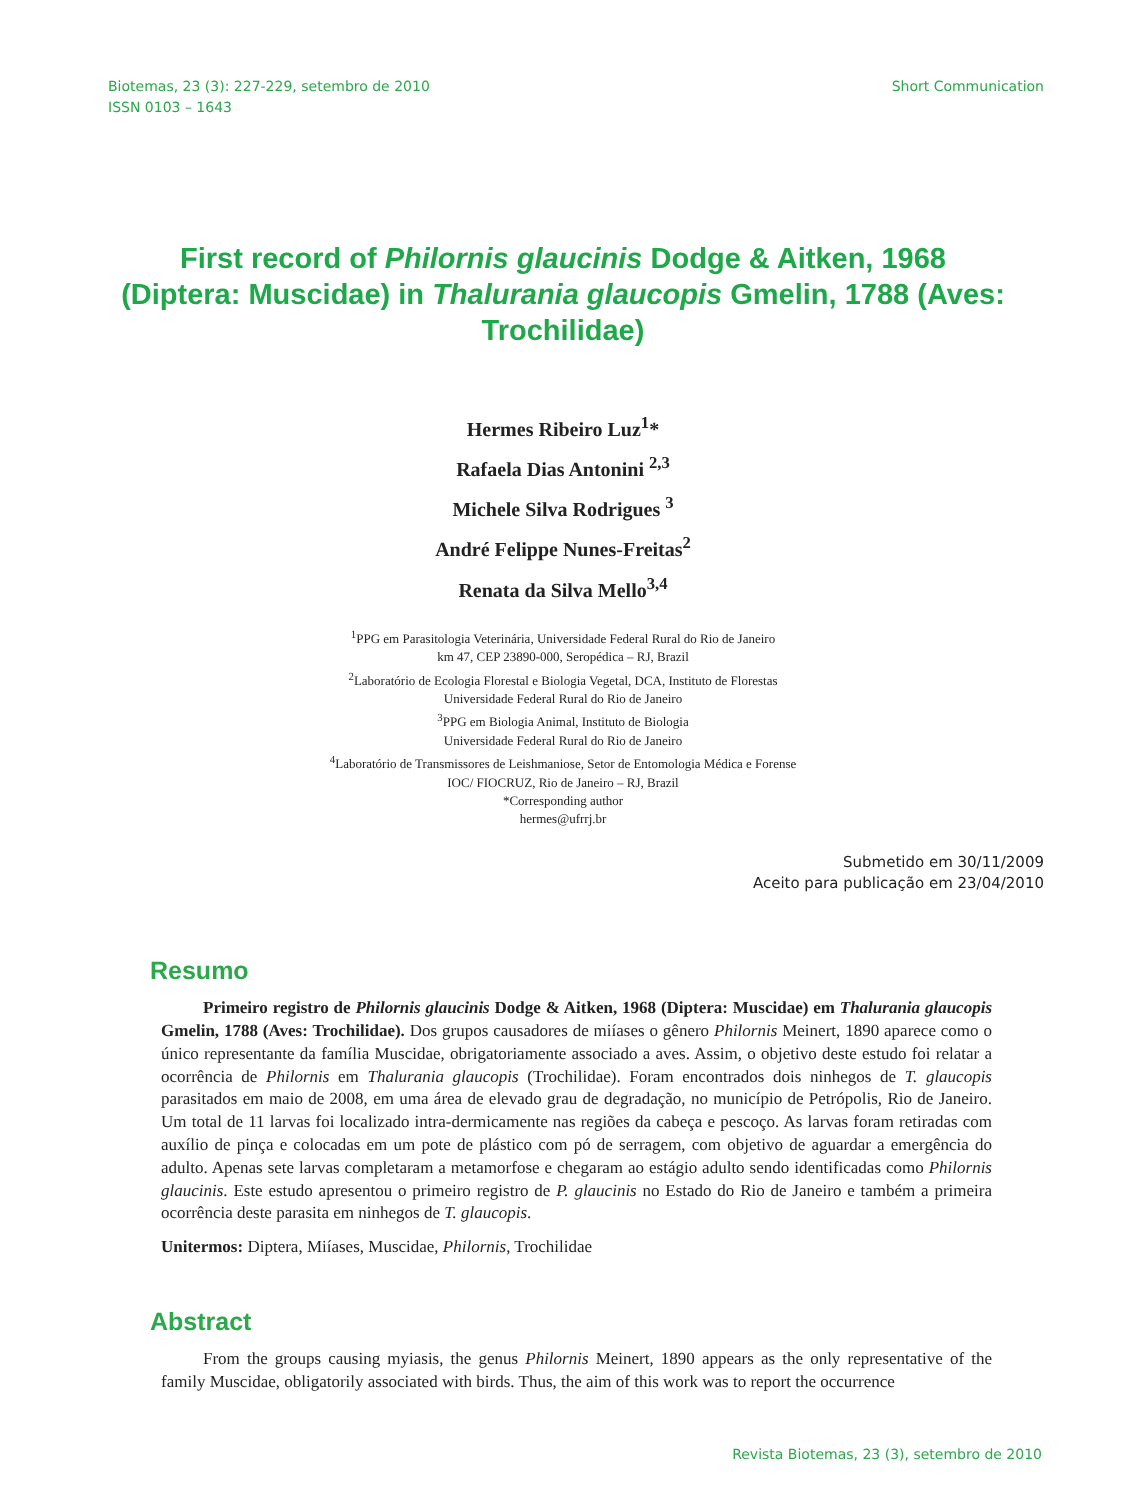Biotemas, 23 (3): 227-229, setembro de 2010
ISSN 0103 – 1643
Short Communication
First record of Philornis glaucinis Dodge & Aitken, 1968 (Diptera: Muscidae) in Thalurania glaucopis Gmelin, 1788 (Aves: Trochilidae)
Hermes Ribeiro Luz<sup>1</sup>*
Rafaela Dias Antonini <sup>2,3</sup>
Michele Silva Rodrigues <sup>3</sup>
André Felippe Nunes-Freitas<sup>2</sup>
Renata da Silva Mello<sup>3,4</sup>
<sup>1</sup> PPG em Parasitologia Veterinária, Universidade Federal Rural do Rio de Janeiro
km 47, CEP 23890-000, Seropédica – RJ, Brazil
<sup>2</sup> Laboratório de Ecologia Florestal e Biologia Vegetal, DCA, Instituto de Florestas
Universidade Federal Rural do Rio de Janeiro
<sup>3</sup> PPG em Biologia Animal, Instituto de Biologia
Universidade Federal Rural do Rio de Janeiro
<sup>4</sup> Laboratório de Transmissores de Leishmaniose, Setor de Entomologia Médica e Forense
IOC/ FIOCRUZ, Rio de Janeiro – RJ, Brazil
*Corresponding author
hermes@ufrrj.br
Submetido em 30/11/2009
Aceito para publicação em 23/04/2010
Resumo
Primeiro registro de Philornis glaucinis Dodge & Aitken, 1968 (Diptera: Muscidae) em Thalurania glaucopis Gmelin, 1788 (Aves: Trochilidae). Dos grupos causadores de miíases o gênero Philornis Meinert, 1890 aparece como o único representante da família Muscidae, obrigatoriamente associado a aves. Assim, o objetivo deste estudo foi relatar a ocorrência de Philornis em Thalurania glaucopis (Trochilidae). Foram encontrados dois ninhegos de T. glaucopis parasitados em maio de 2008, em uma área de elevado grau de degradação, no município de Petrópolis, Rio de Janeiro. Um total de 11 larvas foi localizado intra-dermicamente nas regiões da cabeça e pescoço. As larvas foram retiradas com auxílio de pinça e colocadas em um pote de plástico com pó de serragem, com objetivo de aguardar a emergência do adulto. Apenas sete larvas completaram a metamorfose e chegaram ao estágio adulto sendo identificadas como Philornis glaucinis. Este estudo apresentou o primeiro registro de P. glaucinis no Estado do Rio de Janeiro e também a primeira ocorrência deste parasita em ninhegos de T. glaucopis.
Unitermos: Diptera, Miíases, Muscidae, Philornis, Trochilidae
Abstract
From the groups causing myiasis, the genus Philornis Meinert, 1890 appears as the only representative of the family Muscidae, obligatorily associated with birds. Thus, the aim of this work was to report the occurrence
Revista Biotemas, 23 (3), setembro de 2010